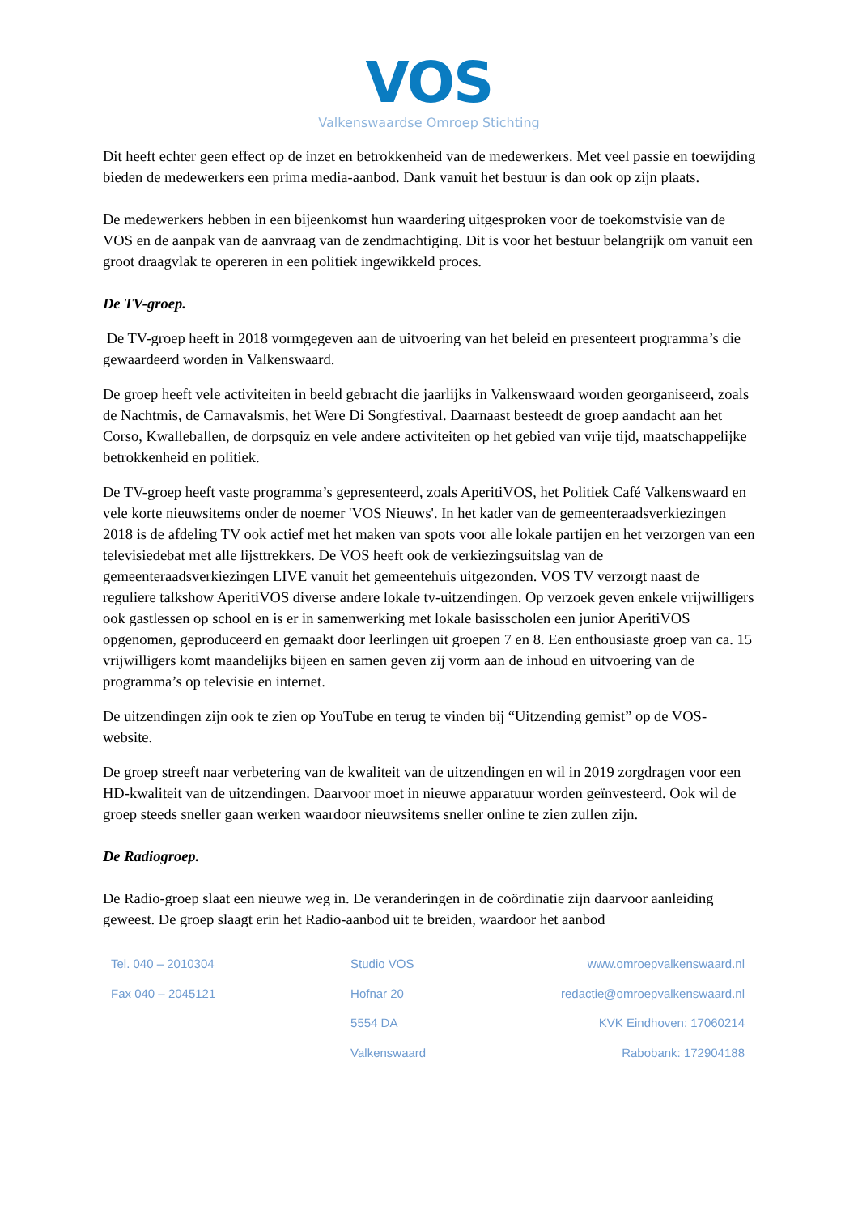VOS
Valkenswaardse Omroep Stichting
Dit heeft echter geen effect op de inzet en betrokkenheid van de medewerkers. Met veel passie en toewijding bieden de medewerkers een prima media-aanbod. Dank vanuit het bestuur is dan ook op zijn plaats.
De medewerkers hebben in een bijeenkomst hun waardering uitgesproken voor de toekomstvisie van de VOS en de aanpak van de aanvraag van de zendmachtiging. Dit is voor het bestuur belangrijk om vanuit een groot draagvlak te opereren in een politiek ingewikkeld proces.
De TV-groep.
De TV-groep heeft in 2018 vormgegeven aan de uitvoering van het beleid en presenteert programma’s die gewaardeerd worden in Valkenswaard.
De groep heeft vele activiteiten in beeld gebracht die jaarlijks in Valkenswaard worden georganiseerd, zoals de Nachtmis, de Carnavalsmis, het Were Di Songfestival. Daarnaast besteedt de groep aandacht aan het Corso, Kwalleballen, de dorpsquiz en vele andere activiteiten op het gebied van vrije tijd, maatschappelijke betrokkenheid en politiek.
De TV-groep heeft vaste programma’s gepresenteerd, zoals AperitiVOS, het Politiek Café Valkenswaard en vele korte nieuwsitems onder de noemer 'VOS Nieuws'. In het kader van de gemeenteraadsverkiezingen 2018 is de afdeling TV ook actief met het maken van spots voor alle lokale partijen en het verzorgen van een televisiedebat met alle lijsttrekkers. De VOS heeft ook de verkiezingsuitslag van de gemeenteraadsverkiezingen LIVE vanuit het gemeentehuis uitgezonden. VOS TV verzorgt naast de reguliere talkshow AperitiVOS diverse andere lokale tv-uitzendingen. Op verzoek geven enkele vrijwilligers ook gastlessen op school en is er in samenwerking met lokale basisscholen een junior AperitiVOS opgenomen, geproduceerd en gemaakt door leerlingen uit groepen 7 en 8. Een enthousiaste groep van ca. 15 vrijwilligers komt maandelijks bijeen en samen geven zij vorm aan de inhoud en uitvoering van de programma’s op televisie en internet.
De uitzendingen zijn ook te zien op YouTube en terug te vinden bij “Uitzending gemist” op de VOS-website.
De groep streeft naar verbetering van de kwaliteit van de uitzendingen en wil in 2019 zorgdragen voor een HD-kwaliteit van de uitzendingen. Daarvoor moet in nieuwe apparatuur worden geïnvesteerd. Ook wil de groep steeds sneller gaan werken waardoor nieuwsitems sneller online te zien zullen zijn.
De Radiogroep.
De Radio-groep slaat een nieuwe weg in. De veranderingen in de coördinatie zijn daarvoor aanleiding geweest. De groep slaagt erin het Radio-aanbod uit te breiden, waardoor het aanbod
Tel. 040 – 2010304
Fax 040 – 2045121
Studio VOS
Hofnar 20
5554 DA
Valkenswaard
www.omroepvalkenswaard.nl
redactie@omroepvalkenswaard.nl
KVK Eindhoven: 17060214
Rabobank: 172904188